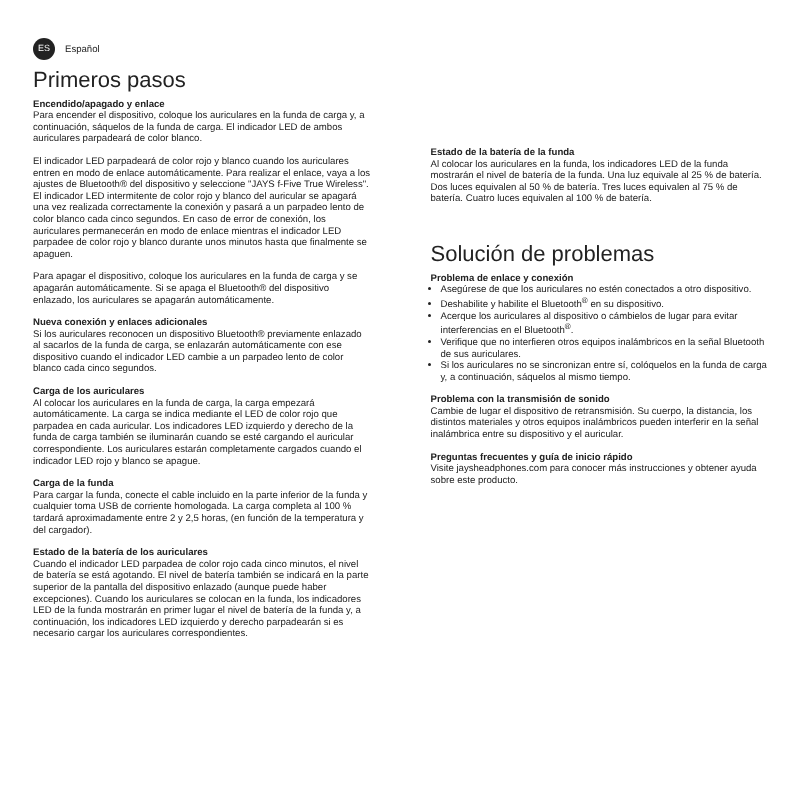ES
Español
Primeros pasos
Encendido/apagado y enlace
Para encender el dispositivo, coloque los auriculares en la funda de carga y, a continuación, sáquelos de la funda de carga. El indicador LED de ambos auriculares parpadeará de color blanco.
El indicador LED parpadeará de color rojo y blanco cuando los auriculares entren en modo de enlace automáticamente. Para realizar el enlace, vaya a los ajustes de Bluetooth® del dispositivo y seleccione "JAYS f-Five True Wireless". El indicador LED intermitente de color rojo y blanco del auricular se apagará una vez realizada correctamente la conexión y pasará a un parpadeo lento de color blanco cada cinco segundos. En caso de error de conexión, los auriculares permanecerán en modo de enlace mientras el indicador LED parpadee de color rojo y blanco durante unos minutos hasta que finalmente se apaguen.
Para apagar el dispositivo, coloque los auriculares en la funda de carga y se apagarán automáticamente. Si se apaga el Bluetooth® del dispositivo enlazado, los auriculares se apagarán automáticamente.
Nueva conexión y enlaces adicionales
Si los auriculares reconocen un dispositivo Bluetooth® previamente enlazado al sacarlos de la funda de carga, se enlazarán automáticamente con ese dispositivo cuando el indicador LED cambie a un parpadeo lento de color blanco cada cinco segundos.
Carga de los auriculares
Al colocar los auriculares en la funda de carga, la carga empezará automáticamente. La carga se indica mediante el LED de color rojo que parpadea en cada auricular. Los indicadores LED izquierdo y derecho de la funda de carga también se iluminarán cuando se esté cargando el auricular correspondiente. Los auriculares estarán completamente cargados cuando el indicador LED rojo y blanco se apague.
Carga de la funda
Para cargar la funda, conecte el cable incluido en la parte inferior de la funda y cualquier toma USB de corriente homologada. La carga completa al 100 % tardará aproximadamente entre 2 y 2,5 horas, (en función de la temperatura y del cargador).
Estado de la batería de los auriculares
Cuando el indicador LED parpadea de color rojo cada cinco minutos, el nivel de batería se está agotando. El nivel de batería también se indicará en la parte superior de la pantalla del dispositivo enlazado (aunque puede haber excepciones). Cuando los auriculares se colocan en la funda, los indicadores LED de la funda mostrarán en primer lugar el nivel de batería de la funda y, a continuación, los indicadores LED izquierdo y derecho parpadearán si es necesario cargar los auriculares correspondientes.
Estado de la batería de la funda
Al colocar los auriculares en la funda, los indicadores LED de la funda mostrarán el nivel de batería de la funda. Una luz equivale al 25 % de batería. Dos luces equivalen al 50 % de batería. Tres luces equivalen al 75 % de batería. Cuatro luces equivalen al 100 % de batería.
Solución de problemas
Problema de enlace y conexión
Asegúrese de que los auriculares no estén conectados a otro dispositivo.
Deshabilite y habilite el Bluetooth<sup>®</sup> en su dispositivo.
Acerque los auriculares al dispositivo o cámbielos de lugar para evitar interferencias en el Bluetooth<sup>®</sup>.
Verifique que no interfieren otros equipos inalámbricos en la señal Bluetooth de sus auriculares.
Si los auriculares no se sincronizan entre sí, colóquelos en la funda de carga y, a continuación, sáquelos al mismo tiempo.
Problema con la transmisión de sonido
Cambie de lugar el dispositivo de retransmisión. Su cuerpo, la distancia, los distintos materiales y otros equipos inalámbricos pueden interferir en la señal inalámbrica entre su dispositivo y el auricular.
Preguntas frecuentes y guía de inicio rápido
Visite jaysheadphones.com para conocer más instrucciones y obtener ayuda sobre este producto.